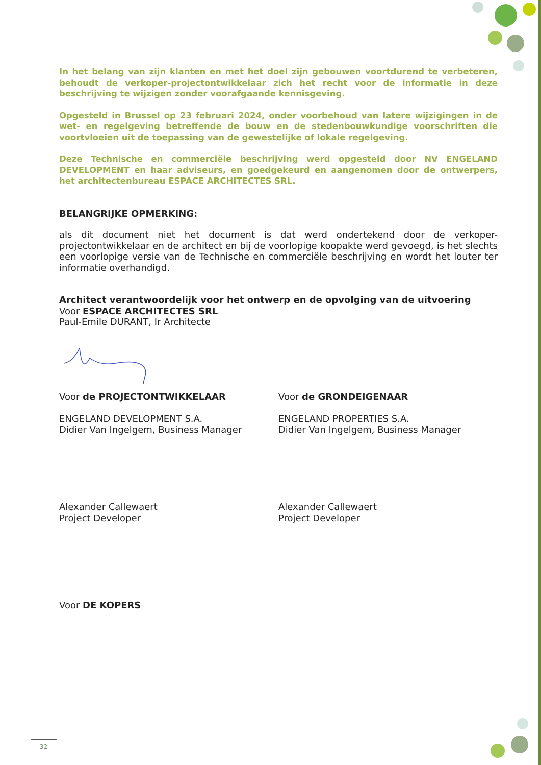In het belang van zijn klanten en met het doel zijn gebouwen voortdurend te verbeteren, behoudt de verkoper-projectontwikkelaar zich het recht voor de informatie in deze beschrijving te wijzigen zonder voorafgaande kennisgeving.
Opgesteld in Brussel op 23 februari 2024, onder voorbehoud van latere wijzigingen in de wet- en regelgeving betreffende de bouw en de stedenbouwkundige voorschriften die voortvloeien uit de toepassing van de gewestelijke of lokale regelgeving.
Deze Technische en commerciële beschrijving werd opgesteld door NV ENGELAND DEVELOPMENT en haar adviseurs, en goedgekeurd en aangenomen door de ontwerpers, het architectenbureau ESPACE ARCHITECTES SRL.
BELANGRIJKE OPMERKING:
als dit document niet het document is dat werd ondertekend door de verkoper-projectontwikkelaar en de architect en bij de voorlopige koopakte werd gevoegd, is het slechts een voorlopige versie van de Technische en commerciële beschrijving en wordt het louter ter informatie overhandigd.
Architect verantwoordelijk voor het ontwerp en de opvolging van de uitvoering
Voor ESPACE ARCHITECTES SRL
Paul-Emile DURANT, Ir Architecte
Voor de PROJECTONTWIKKELAAR
ENGELAND DEVELOPMENT S.A.
Didier Van Ingelgem, Business Manager
Alexander Callewaert
Project Developer
Voor de GRONDEIGENAAR
ENGELAND PROPERTIES S.A.
Didier Van Ingelgem, Business Manager
Alexander Callewaert
Project Developer
Voor DE KOPERS
32